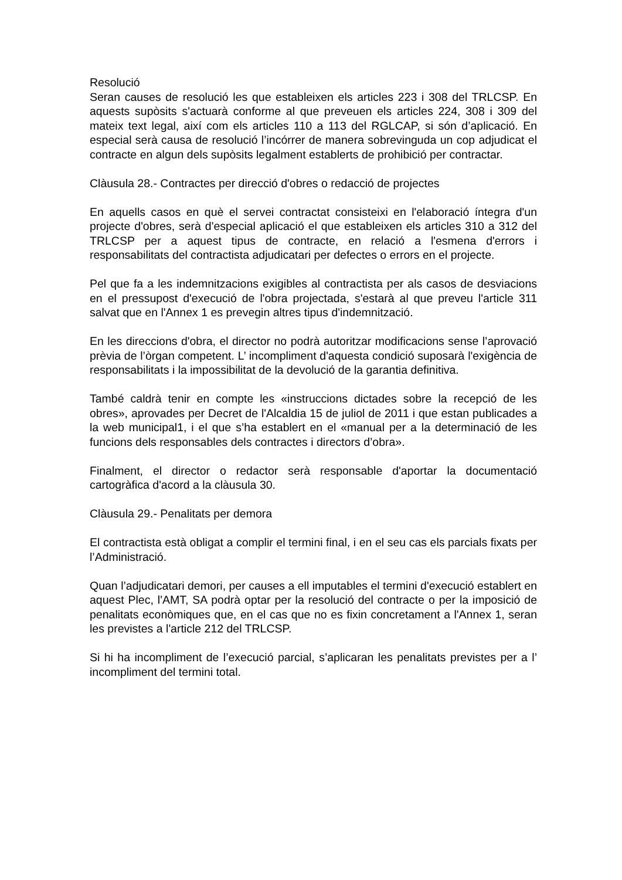Resolució
Seran causes de resolució les que estableixen els articles 223 i 308 del TRLCSP. En aquests supòsits s'actuarà conforme al que preveuen els articles 224, 308 i 309 del mateix text legal, així com els articles 110 a 113 del RGLCAP, si són d’aplicació. En especial serà causa de resolució l’incórrer de manera sobrevinguda un cop adjudicat el contracte en algun dels supòsits legalment establerts de prohibició per contractar.
Clàusula 28.- Contractes per direcció d'obres o redacció de projectes
En aquells casos en què el servei contractat consisteixi en l'elaboració íntegra d'un projecte d'obres, serà d'especial aplicació el que estableixen els articles 310 a 312 del TRLCSP per a aquest tipus de contracte, en relació a l'esmena d'errors i responsabilitats del contractista adjudicatari per defectes o errors en el projecte.
Pel que fa a les indemnitzacions exigibles al contractista per als casos de desviacions en el pressupost d'execució de l'obra projectada, s'estarà al que preveu l'article 311 salvat que en l'Annex 1 es prevegin altres tipus d'indemnització.
En les direccions d'obra, el director no podrà autoritzar modificacions sense l’aprovació prèvia de l’òrgan competent. L’ incompliment d'aquesta condició suposarà l'exigència de responsabilitats i la impossibilitat de la devolució de la garantia definitiva.
També caldrà tenir en compte les «instruccions dictades sobre la recepció de les obres», aprovades per Decret de l'Alcaldia 15 de juliol de 2011 i que estan publicades a la web municipal1, i el que s’ha establert en el «manual per a la determinació de les funcions dels responsables dels contractes i directors d’obra».
Finalment, el director o redactor serà responsable d'aportar la documentació cartogràfica d'acord a la clàusula 30.
Clàusula 29.- Penalitats per demora
El contractista està obligat a complir el termini final, i en el seu cas els parcials fixats per l’Administració.
Quan l’adjudicatari demori, per causes a ell imputables el termini d'execució establert en aquest Plec, l'AMT, SA podrà optar per la resolució del contracte o per la imposició de penalitats econòmiques que, en el cas que no es fixin concretament a l'Annex 1, seran les previstes a l'article 212 del TRLCSP.
Si hi ha incompliment de l’execució parcial, s’aplicaran les penalitats previstes per a l’ incompliment del termini total.